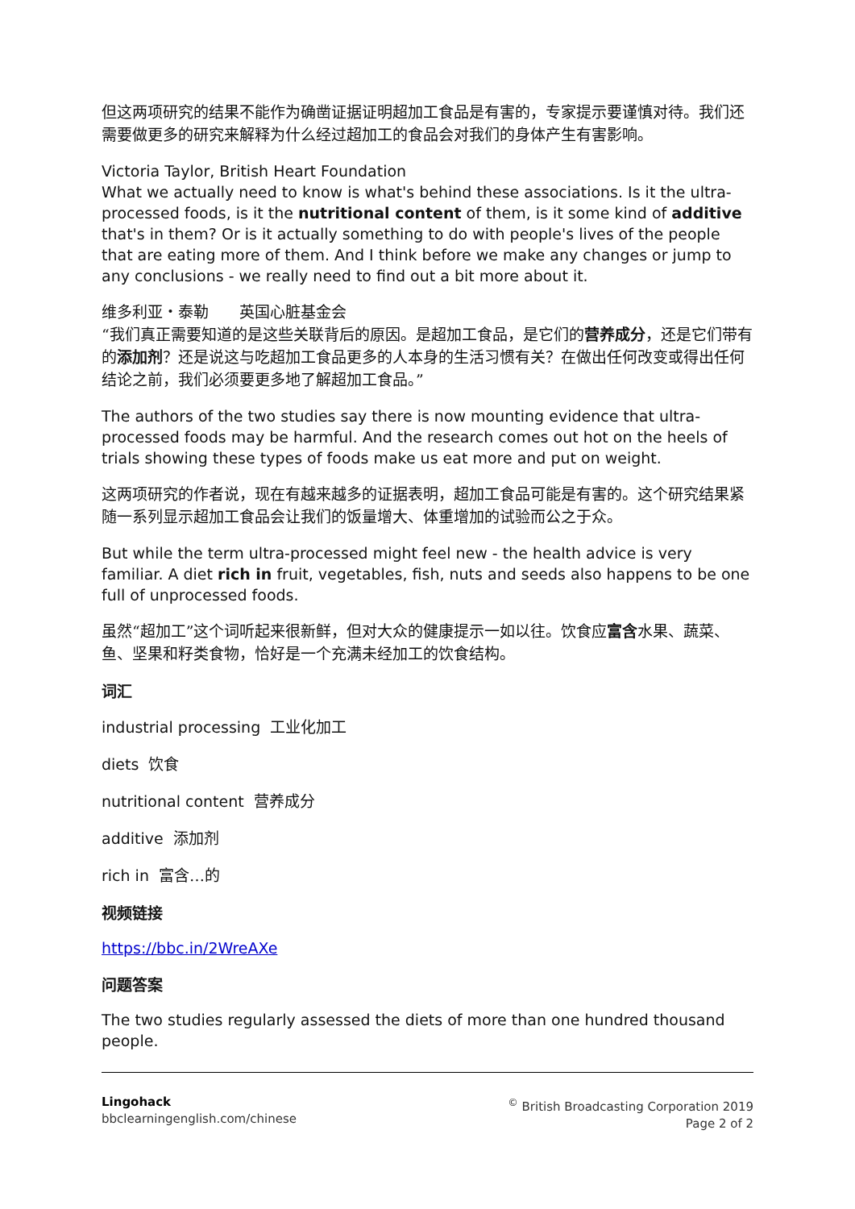但这两项研究的结果不能作为确凿证据证明超加工食品是有害的，专家提示要谨慎对待。我们还需要做更多的研究来解释为什么经过超加工的食品会对我们的身体产生有害影响。
Victoria Taylor, British Heart Foundation
What we actually need to know is what's behind these associations. Is it the ultra-processed foods, is it the nutritional content of them, is it some kind of additive that's in them? Or is it actually something to do with people's lives of the people that are eating more of them. And I think before we make any changes or jump to any conclusions - we really need to find out a bit more about it.
维多利亚・泰勒　　英国心脏基金会
“我们真正需要知道的是这些关联背后的原因。是超加工食品，是它们的营养成分，还是它们带有的添加剂？还是说这与吃超加工食品更多的人本身的生活习惯有关？在做出任何改变或得出任何结论之前，我们必须要更多地了解超加工食品。”
The authors of the two studies say there is now mounting evidence that ultra-processed foods may be harmful. And the research comes out hot on the heels of trials showing these types of foods make us eat more and put on weight.
这两项研究的作者说，现在有越来越多的证据表明，超加工食品可能是有害的。这个研究结果紧随一系列显示超加工食品会让我们的饭量增大、体重增加的试验而公之于众。
But while the term ultra-processed might feel new - the health advice is very familiar. A diet rich in fruit, vegetables, fish, nuts and seeds also happens to be one full of unprocessed foods.
虽然“超加工”这个词听起来很新鲜，但对大众的健康提示一如以往。饮食应富含水果、蔬菜、鱼、坚果和籽类食物，恰好是一个充满未经加工的饮食结构。
词汇
industrial processing 工业化加工
diets 饮食
nutritional content 营养成分
additive 添加剂
rich in 富含…的
视频链接
https://bbc.in/2WreAXe
问题答案
The two studies regularly assessed the diets of more than one hundred thousand people.
Lingohack
bbclearningenglish.com/chinese
<sup>©</sup> British Broadcasting Corporation 2019
Page 2 of 2